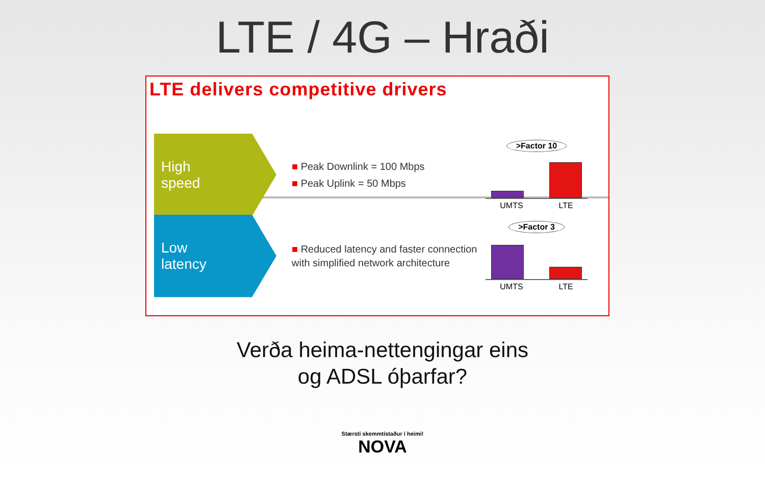LTE / 4G – Hraði
LTE delivers competitive drivers
High
speed
■ Peak Downlink = 100 Mbps
■ Peak Uplink = 50 Mbps
>Factor 10
UMTS LTE
Low
latency
■ Reduced latency and faster connection with simplified network architecture
>Factor 3
UMTS LTE
Verða heima-nettengingar eins
og ADSL óþarfar?
Stærsti skemmtistaður í heimi!
NOVA